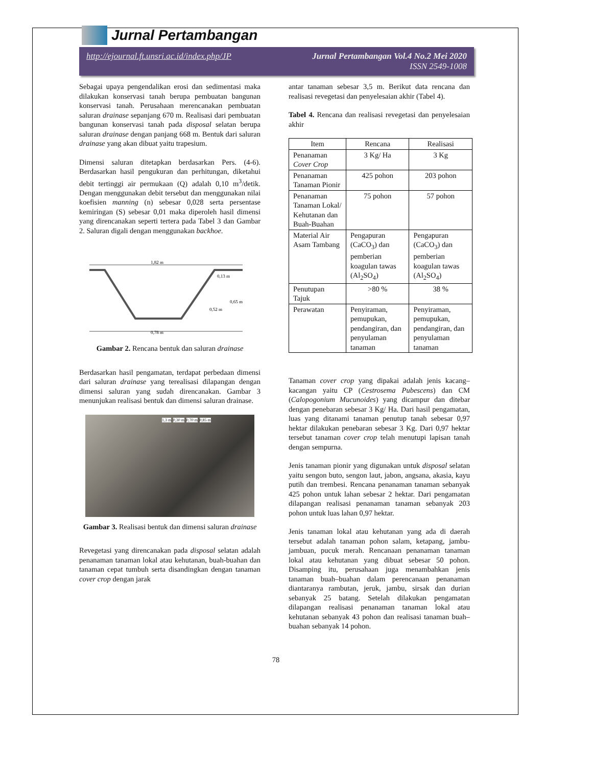Jurnal Pertambangan
http://ejournal.ft.unsri.ac.id/index.php/JP Jurnal Pertambangan Vol.4 No.2 Mei 2020
ISSN 2549-1008
Sebagai upaya pengendalikan erosi dan sedimentasi maka dilakukan konservasi tanah berupa pembuatan bangunan konservasi tanah. Perusahaan merencanakan pembuatan saluran drainase sepanjang 670 m. Realisasi dari pembuatan bangunan konservasi tanah pada disposal selatan berupa saluran drainase dengan panjang 668 m. Bentuk dari saluran drainase yang akan dibuat yaitu trapesium.
Dimensi saluran ditetapkan berdasarkan Pers. (4-6). Berdasarkan hasil pengukuran dan perhitungan, diketahui debit tertinggi air permukaan (Q) adalah 0,10 m<sup>3</sup>/detik. Dengan menggunakan debit tersebut dan menggunakan nilai koefisien manning (n) sebesar 0,028 serta persentase kemiringan (S) sebesar 0,01 maka diperoleh hasil dimensi yang direncanakan seperti tertera pada Tabel 3 dan Gambar 2. Saluran digali dengan menggunakan backhoe.
1,82 m
0,13 m
0,65 m
0,52 m
0,78 m
Gambar 2. Rencana bentuk dan saluran drainase
Berdasarkan hasil pengamatan, terdapat perbedaan dimensi dari saluran drainase yang terealisasi dilapangan dengan dimensi saluran yang sudah direncanakan. Gambar 3 menunjukan realisasi bentuk dan dimensi saluran drainase.
1,3 m 0,30 m 0,70 m 0,85 m
Gambar 3. Realisasi bentuk dan dimensi saluran drainase
Revegetasi yang direncanakan pada disposal selatan adalah penanaman tanaman lokal atau kehutanan, buah-buahan dan tanaman cepat tumbuh serta disandingkan dengan tanaman cover crop dengan jarak
antar tanaman sebesar 3,5 m. Berikut data rencana dan realisasi revegetasi dan penyelesaian akhir (Tabel 4).
Tabel 4. Rencana dan realisasi revegetasi dan penyelesaian akhir
| Item | Rencana | Realisasi |
| --- | --- | --- |
| Penanaman Cover Crop | 3 Kg/ Ha | 3 Kg |
| Penanaman Tanaman Pionir | 425 pohon | 203 pohon |
| Penanaman Tanaman Lokal/ Kehutanan dan Buah-Buahan | 75 pohon | 57 pohon |
| Material Air Asam Tambang | Pengapuran (CaCO<sub>3</sub>) dan pemberian koagulan tawas (Al<sub>2</sub>SO<sub>4</sub>) | Pengapuran (CaCO<sub>3</sub>) dan pemberian koagulan tawas (Al<sub>2</sub>SO<sub>4</sub>) |
| Penutupan Tajuk | >80 % | 38 % |
| Perawatan | Penyiraman, pemupukan, pendangiran, dan penyulaman tanaman | Penyiraman, pemupukan, pendangiran, dan penyulaman tanaman |
Tanaman cover crop yang dipakai adalah jenis kacang–kacangan yaitu CP (Cestrosema Pubescens) dan CM (Calopogonium Mucunoides) yang dicampur dan ditebar dengan penebaran sebesar 3 Kg/ Ha. Dari hasil pengamatan, luas yang ditanami tanaman penutup tanah sebesar 0,97 hektar dilakukan penebaran sebesar 3 Kg. Dari 0,97 hektar tersebut tanaman cover crop telah menutupi lapisan tanah dengan sempurna.
Jenis tanaman pionir yang digunakan untuk disposal selatan yaitu sengon buto, sengon laut, jabon, angsana, akasia, kayu putih dan trembesi. Rencana penanaman tanaman sebanyak 425 pohon untuk lahan sebesar 2 hektar. Dari pengamatan dilapangan realisasi penanaman tanaman sebanyak 203 pohon untuk luas lahan 0,97 hektar.
Jenis tanaman lokal atau kehutanan yang ada di daerah tersebut adalah tanaman pohon salam, ketapang, jambu-jambuan, pucuk merah. Rencanaan penanaman tanaman lokal atau kehutanan yang dibuat sebesar 50 pohon. Disamping itu, perusahaan juga menambahkan jenis tanaman buah–buahan dalam perencanaan penanaman diantaranya rambutan, jeruk, jambu, sirsak dan durian sebanyak 25 batang. Setelah dilakukan pengamatan dilapangan realisasi penanaman tanaman lokal atau kehutanan sebanyak 43 pohon dan realisasi tanaman buah–buahan sebanyak 14 pohon.
78